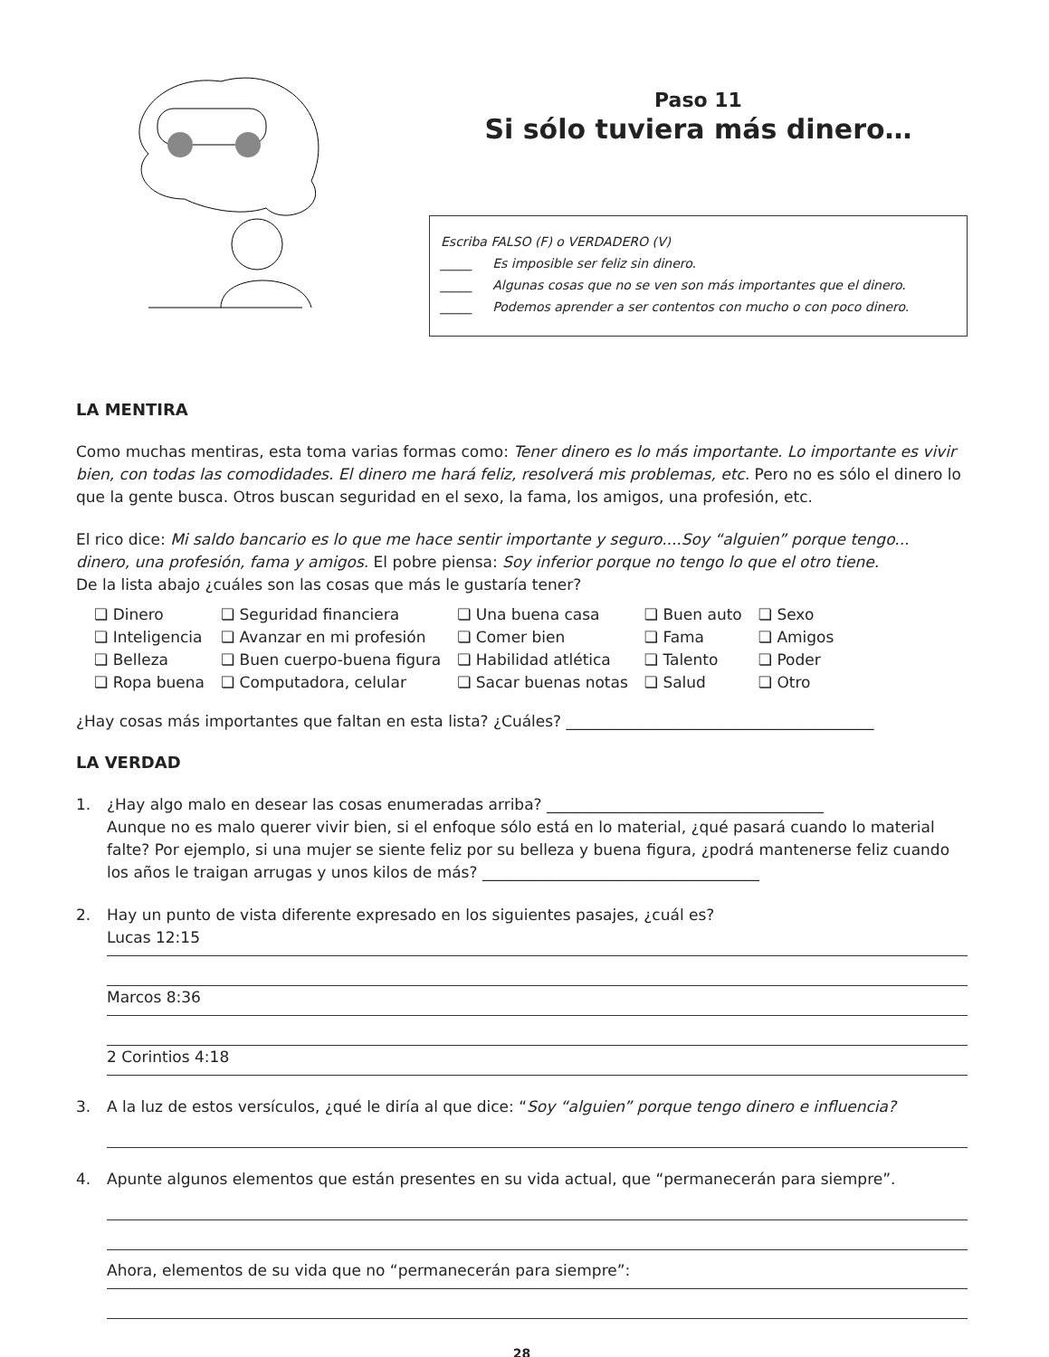Paso 11
Si sólo tuviera más dinero…
Escriba FALSO (F) o VERDADERO (V)
_____ Es imposible ser feliz sin dinero.
_____ Algunas cosas que no se ven son más importantes que el dinero.
_____ Podemos aprender a ser contentos con mucho o con poco dinero.
LA MENTIRA
Como muchas mentiras, esta toma varias formas como: Tener dinero es lo más importante. Lo importante es vivir bien, con todas las comodidades. El dinero me hará feliz, resolverá mis problemas, etc. Pero no es sólo el dinero lo que la gente busca. Otros buscan seguridad en el sexo, la fama, los amigos, una profesión, etc.
El rico dice: Mi saldo bancario es lo que me hace sentir importante y seguro....Soy “alguien” porque tengo... dinero, una profesión, fama y amigos. El pobre piensa: Soy inferior porque no tengo lo que el otro tiene.
De la lista abajo ¿cuáles son las cosas que más le gustaría tener?
| ❏ Dinero | ❏ Seguridad financiera | ❏ Una buena casa | ❏ Buen auto | ❏ Sexo |
| ❏ Inteligencia | ❏ Avanzar en mi profesión | ❏ Comer bien | ❏ Fama | ❏ Amigos |
| ❏ Belleza | ❏ Buen cuerpo-buena figura | ❏ Habilidad atlética | ❏ Talento | ❏ Poder |
| ❏ Ropa buena | ❏ Computadora, celular | ❏ Sacar buenas notas | ❏ Salud | ❏ Otro |
¿Hay cosas más importantes que faltan en esta lista? ¿Cuáles? ________________________________________
LA VERDAD
1. ¿Hay algo malo en desear las cosas enumeradas arriba? ____________________________________
Aunque no es malo querer vivir bien, si el enfoque sólo está en lo material, ¿qué pasará cuando lo material falte? Por ejemplo, si una mujer se siente feliz por su belleza y buena figura, ¿podrá mantenerse feliz cuando los años le traigan arrugas y unos kilos de más? ____________________________________
2. Hay un punto de vista diferente expresado en los siguientes pasajes, ¿cuál es?
Lucas 12:15
Marcos 8:36
2 Corintios 4:18
3. A la luz de estos versículos, ¿qué le diría al que dice: “Soy “alguien” porque tengo dinero e influencia?
4. Apunte algunos elementos que están presentes en su vida actual, que “permanecerán para siempre”.
Ahora, elementos de su vida que no “permanecerán para siempre”:
28